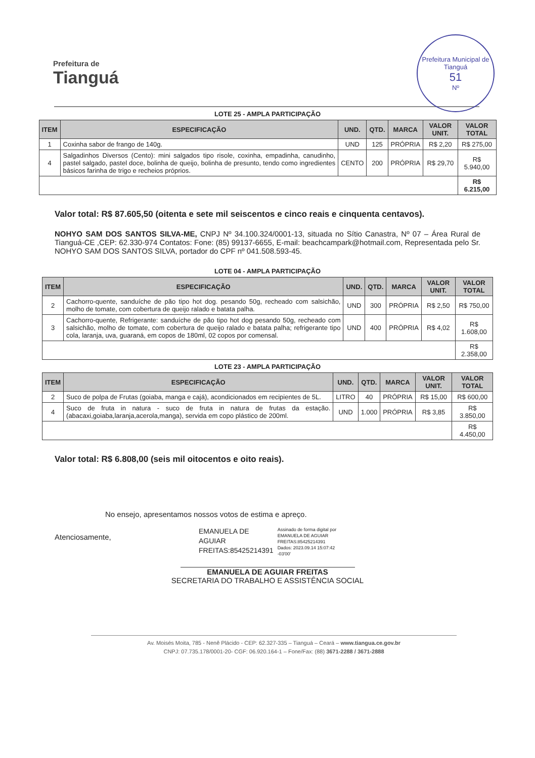Prefeitura de
Tianguá
Prefeitura Municipal de Tianguá
51
Nº
LOTE 25 - AMPLA PARTICIPAÇÃO
| ITEM | ESPECIFICAÇÃO | UND. | QTD. | MARCA | VALOR UNIT. | VALOR TOTAL |
| --- | --- | --- | --- | --- | --- | --- |
| 1 | Coxinha sabor de frango de 140g. | UND | 125 | PRÓPRIA | R$ 2,20 | R$ 275,00 |
| 4 | Salgadinhos Diversos (Cento): mini salgados tipo risole, coxinha, empadinha, canudinho, pastel salgado, pastel doce, bolinha de queijo, bolinha de presunto, tendo como ingredientes básicos farinha de trigo e recheios próprios. | CENTO | 200 | PRÓPRIA | R$ 29,70 | R$ 5.940,00 |
| | | | | | | R$ 6.215,00 |
Valor total: R$ 87.605,50 (oitenta e sete mil seiscentos e cinco reais e cinquenta centavos).
NOHYO SAM DOS SANTOS SILVA-ME, CNPJ Nº 34.100.324/0001-13, situada no Sítio Canastra, Nº 07 – Área Rural de Tianguá-CE ,CEP: 62.330-974 Contatos: Fone: (85) 99137-6655, E-mail: beachcampark@hotmail.com, Representada pelo Sr. NOHYO SAM DOS SANTOS SILVA, portador do CPF nº 041.508.593-45.
LOTE 04 - AMPLA PARTICIPAÇÃO
| ITEM | ESPECIFICAÇÃO | UND. | QTD. | MARCA | VALOR UNIT. | VALOR TOTAL |
| --- | --- | --- | --- | --- | --- | --- |
| 2 | Cachorro-quente, sanduíche de pão tipo hot dog. pesando 50g, recheado com salsichão, molho de tomate, com cobertura de queijo ralado e batata palha. | UND | 300 | PRÓPRIA | R$ 2,50 | R$ 750,00 |
| 3 | Cachorro-quente, Refrigerante: sanduíche de pão tipo hot dog pesando 50g, recheado com salsichão, molho de tomate, com cobertura de queijo ralado e batata palha; refrigerante tipo cola, laranja, uva, guaraná, em copos de 180ml, 02 copos por comensal. | UND | 400 | PRÓPRIA | R$ 4,02 | R$ 1.608,00 |
| | | | | | | R$ 2.358,00 |
LOTE 23 - AMPLA PARTICIPAÇÃO
| ITEM | ESPECIFICAÇÃO | UND. | QTD. | MARCA | VALOR UNIT. | VALOR TOTAL |
| --- | --- | --- | --- | --- | --- | --- |
| 2 | Suco de polpa de Frutas (goiaba, manga e cajá), acondicionados em recipientes de 5L. | LITRO | 40 | PRÓPRIA | R$ 15,00 | R$ 600,00 |
| 4 | Suco de fruta in natura - suco de fruta in natura de frutas da estação. (abacaxi,goiaba,laranja,acerola,manga), servida em copo plástico de 200ml. | UND | 1.000 | PRÓPRIA | R$ 3,85 | R$ 3.850,00 |
| | | | | | | R$ 4.450,00 |
Valor total: R$ 6.808,00 (seis mil oitocentos e oito reais).
No ensejo, apresentamos nossos votos de estima e apreço.
Atenciosamente,
EMANUELA DE
AGUIAR
FREITAS:85425214391
Assinado de forma digital por
EMANUELA DE AGUIAR
FREITAS:85425214391
Dados: 2023.09.14 15:07:42
-03'00'
EMANUELA DE AGUIAR FREITAS
SECRETARIA DO TRABALHO E ASSISTÊNCIA SOCIAL
Av. Moisés Moita, 785 - Nenê Plácido - CEP: 62.327-335 – Tianguá – Ceará – www.tiangua.ce.gov.br
CNPJ: 07.735.178/0001-20- CGF: 06.920.164-1 – Fone/Fax: (88) 3671-2288 / 3671-2888